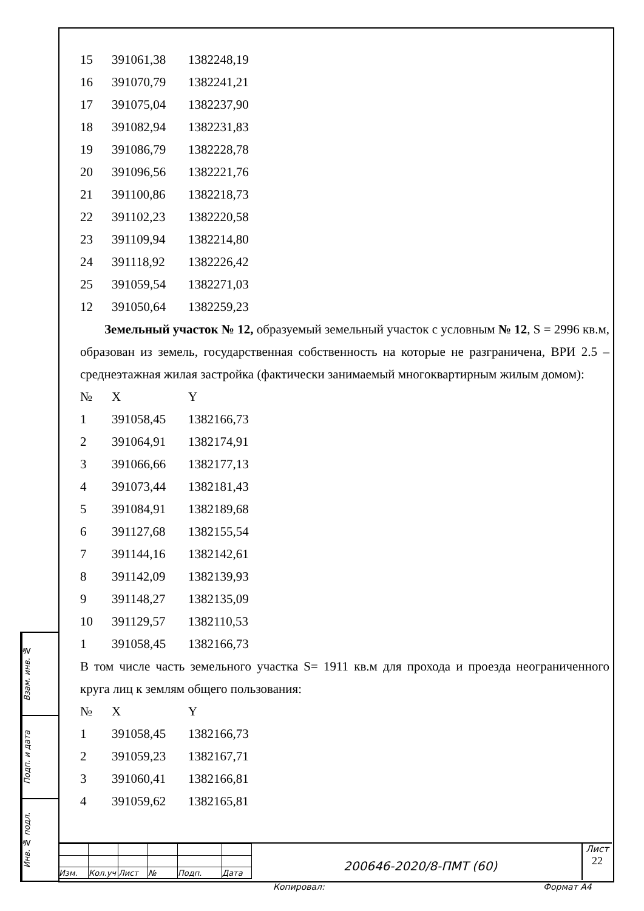| 15 | 391061,38 | 1382248,19 |
| 16 | 391070,79 | 1382241,21 |
| 17 | 391075,04 | 1382237,90 |
| 18 | 391082,94 | 1382231,83 |
| 19 | 391086,79 | 1382228,78 |
| 20 | 391096,56 | 1382221,76 |
| 21 | 391100,86 | 1382218,73 |
| 22 | 391102,23 | 1382220,58 |
| 23 | 391109,94 | 1382214,80 |
| 24 | 391118,92 | 1382226,42 |
| 25 | 391059,54 | 1382271,03 |
| 12 | 391050,64 | 1382259,23 |
Земельный участок № 12, образуемый земельный участок с условным № 12, S = 2996 кв.м, образован из земель, государственная собственность на которые не разграничена, ВРИ 2.5 – среднеэтажная жилая застройка (фактически занимаемый многоквартирным жилым домом):
| № | X | Y |
| 1 | 391058,45 | 1382166,73 |
| 2 | 391064,91 | 1382174,91 |
| 3 | 391066,66 | 1382177,13 |
| 4 | 391073,44 | 1382181,43 |
| 5 | 391084,91 | 1382189,68 |
| 6 | 391127,68 | 1382155,54 |
| 7 | 391144,16 | 1382142,61 |
| 8 | 391142,09 | 1382139,93 |
| 9 | 391148,27 | 1382135,09 |
| 10 | 391129,57 | 1382110,53 |
| 1 | 391058,45 | 1382166,73 |
В том числе часть земельного участка S= 1911 кв.м для прохода и проезда неограниченного круга лиц к землям общего пользования:
| № | X | Y |
| 1 | 391058,45 | 1382166,73 |
| 2 | 391059,23 | 1382167,71 |
| 3 | 391060,41 | 1382166,81 |
| 4 | 391059,62 | 1382165,81 |
Взам. инв. №
Подп. и дата
Инв. № подл.
| Изм. | Кол.уч | Лист | № | Подп. | Дата |
200646-2020/8-ПМТ (60)
Лист
22
Копировал: Формат А4